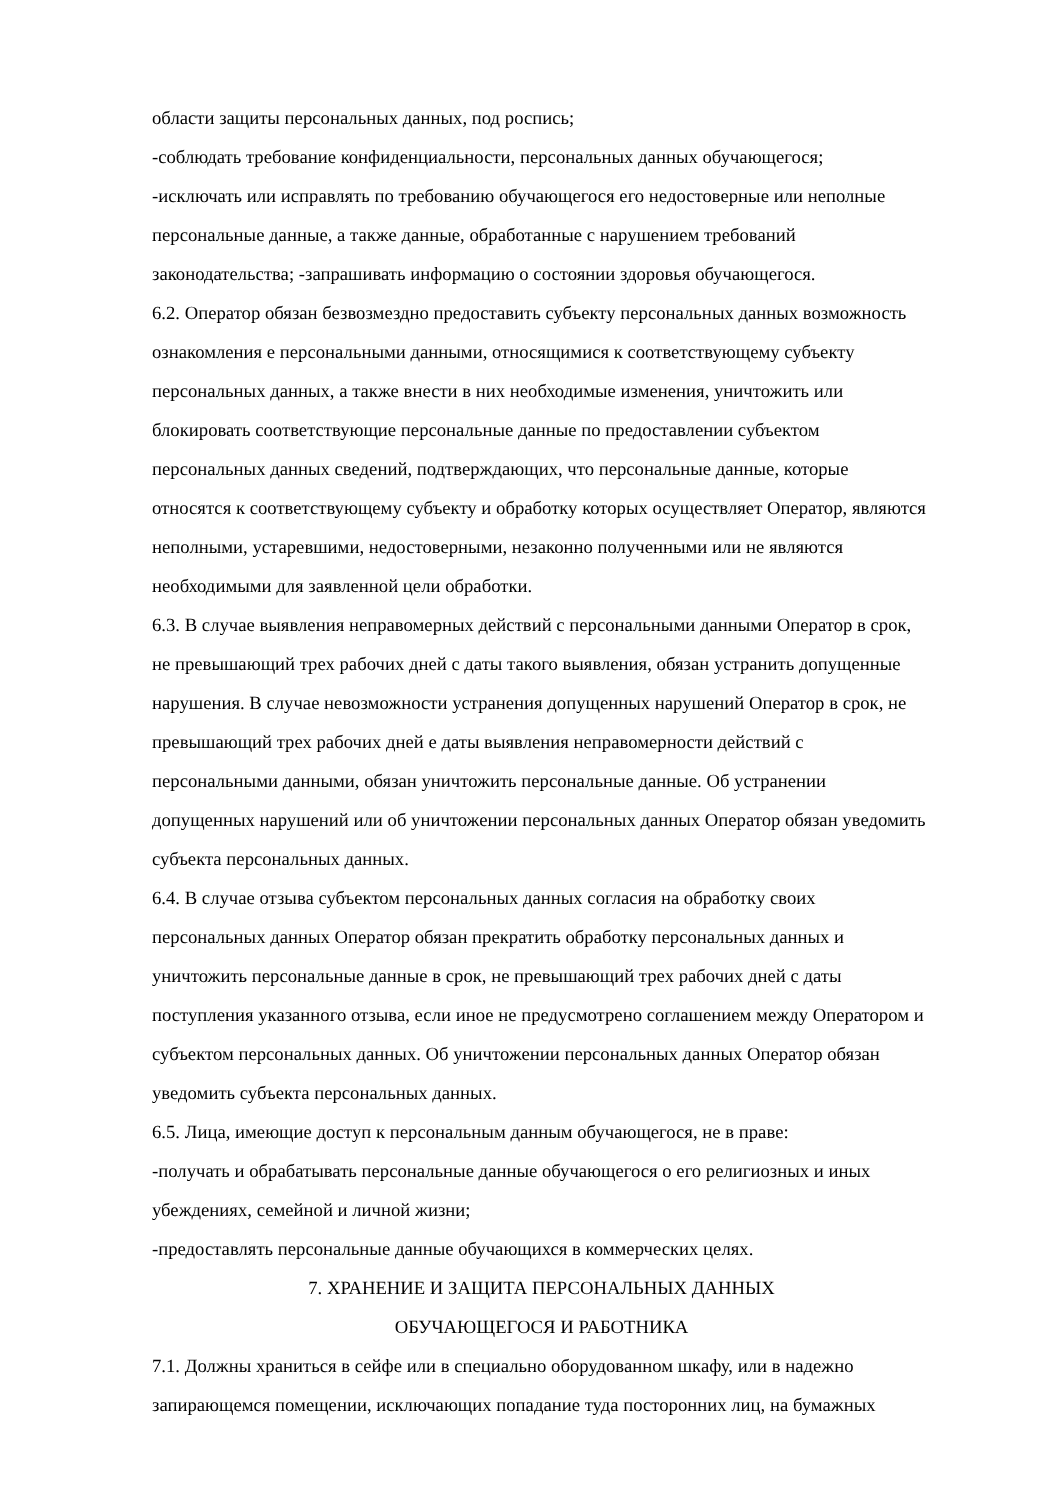области защиты персональных данных, под роспись;
-соблюдать требование конфиденциальности, персональных данных обучающегося;
-исключать или исправлять по требованию обучающегося его недостоверные или неполные персональные данные, а также данные, обработанные с нарушением требований законодательства; -запрашивать информацию о состоянии здоровья обучающегося.
6.2. Оператор обязан безвозмездно предоставить субъекту персональных данных возможность ознакомления е персональными данными, относящимися к соответствующему субъекту персональных данных, а также внести в них необходимые изменения, уничтожить или блокировать соответствующие персональные данные по предоставлении субъектом персональных данных сведений, подтверждающих, что персональные данные, которые относятся к соответствующему субъекту и обработку которых осуществляет Оператор, являются неполными, устаревшими, недостоверными, незаконно полученными или не являются необходимыми для заявленной цели обработки.
6.3. В случае выявления неправомерных действий с персональными данными Оператор в срок, не превышающий трех рабочих дней с даты такого выявления, обязан устранить допущенные нарушения. В случае невозможности устранения допущенных нарушений Оператор в срок, не превышающий трех рабочих дней е даты выявления неправомерности действий с персональными данными, обязан уничтожить персональные данные. Об устранении допущенных нарушений или об уничтожении персональных данных Оператор обязан уведомить субъекта персональных данных.
6.4. В случае отзыва субъектом персональных данных согласия на обработку своих персональных данных Оператор обязан прекратить обработку персональных данных и уничтожить персональные данные в срок, не превышающий трех рабочих дней с даты поступления указанного отзыва, если иное не предусмотрено соглашением между Оператором и субъектом персональных данных. Об уничтожении персональных данных Оператор обязан уведомить субъекта персональных данных.
6.5. Лица, имеющие доступ к персональным данным обучающегося, не в праве:
-получать и обрабатывать персональные данные обучающегося о его религиозных и иных убеждениях, семейной и личной жизни;
-предоставлять персональные данные обучающихся в коммерческих целях.
7. ХРАНЕНИЕ И ЗАЩИТА ПЕРСОНАЛЬНЫХ ДАННЫХ
ОБУЧАЮЩЕГОСЯ И РАБОТНИКА
7.1. Должны храниться в сейфе или в специально оборудованном шкафу, или в надежно запирающемся помещении, исключающих попадание туда посторонних лиц, на бумажных